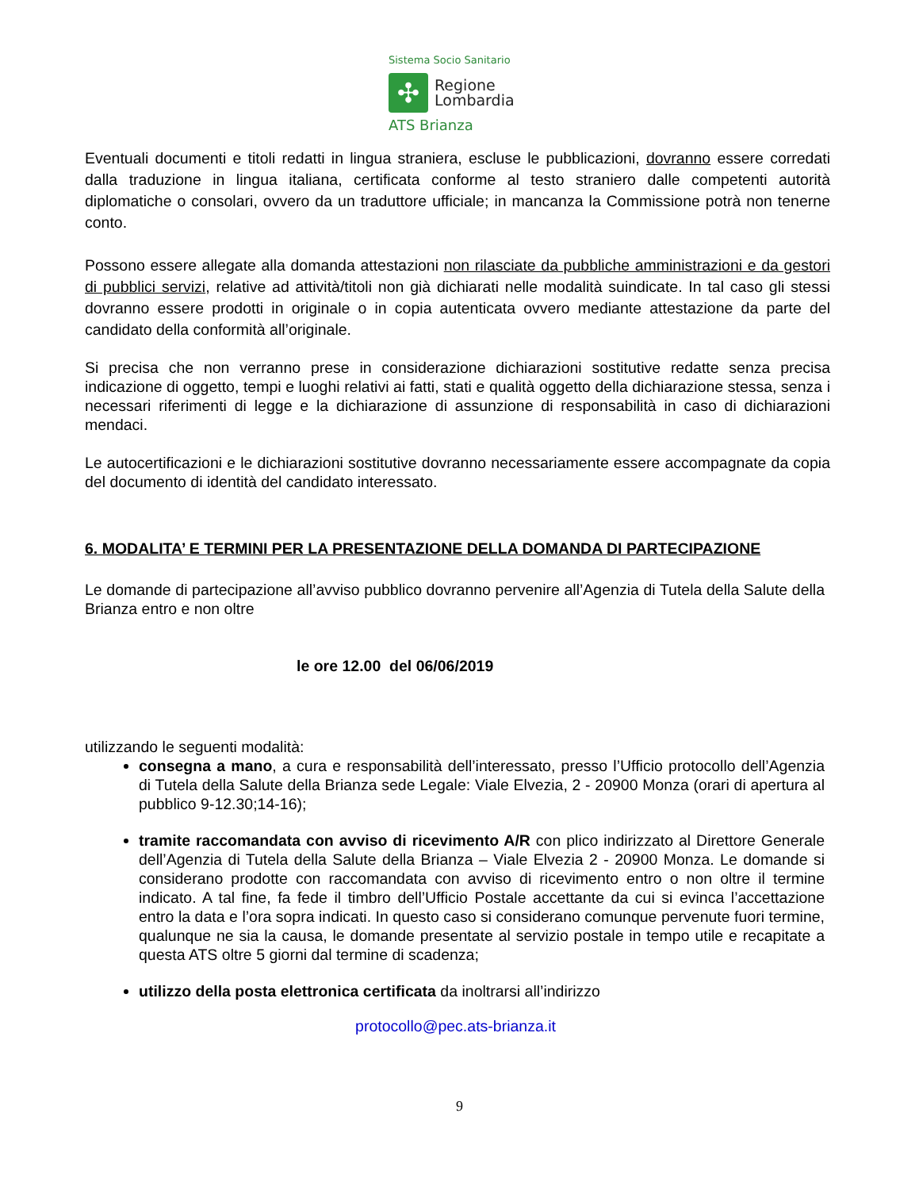Sistema Socio Sanitario
✣
Regione
Lombardia
ATS Brianza
Eventuali documenti e titoli redatti in lingua straniera, escluse le pubblicazioni, dovranno essere corredati dalla traduzione in lingua italiana, certificata conforme al testo straniero dalle competenti autorità diplomatiche o consolari, ovvero da un traduttore ufficiale; in mancanza la Commissione potrà non tenerne conto.
Possono essere allegate alla domanda attestazioni non rilasciate da pubbliche amministrazioni e da gestori di pubblici servizi, relative ad attività/titoli non già dichiarati nelle modalità suindicate. In tal caso gli stessi dovranno essere prodotti in originale o in copia autenticata ovvero mediante attestazione da parte del candidato della conformità all’originale.
Si precisa che non verranno prese in considerazione dichiarazioni sostitutive redatte senza precisa indicazione di oggetto, tempi e luoghi relativi ai fatti, stati e qualità oggetto della dichiarazione stessa, senza i necessari riferimenti di legge e la dichiarazione di assunzione di responsabilità in caso di dichiarazioni mendaci.
Le autocertificazioni e le dichiarazioni sostitutive dovranno necessariamente essere accompagnate da copia del documento di identità del candidato interessato.
6. MODALITA’ E TERMINI PER LA PRESENTAZIONE DELLA DOMANDA DI PARTECIPAZIONE
Le domande di partecipazione all’avviso pubblico dovranno pervenire all’Agenzia di Tutela della Salute della Brianza entro e non oltre
le ore 12.00 del 06/06/2019
utilizzando le seguenti modalità:
consegna a mano, a cura e responsabilità dell’interessato, presso l’Ufficio protocollo dell’Agenzia di Tutela della Salute della Brianza sede Legale: Viale Elvezia, 2 - 20900 Monza (orari di apertura al pubblico 9-12.30;14-16);
tramite raccomandata con avviso di ricevimento A/R con plico indirizzato al Direttore Generale dell’Agenzia di Tutela della Salute della Brianza – Viale Elvezia 2 - 20900 Monza. Le domande si considerano prodotte con raccomandata con avviso di ricevimento entro o non oltre il termine indicato. A tal fine, fa fede il timbro dell’Ufficio Postale accettante da cui si evinca l’accettazione entro la data e l’ora sopra indicati. In questo caso si considerano comunque pervenute fuori termine, qualunque ne sia la causa, le domande presentate al servizio postale in tempo utile e recapitate a questa ATS oltre 5 giorni dal termine di scadenza;
utilizzo della posta elettronica certificata da inoltrarsi all’indirizzo
protocollo@pec.ats-brianza.it
9